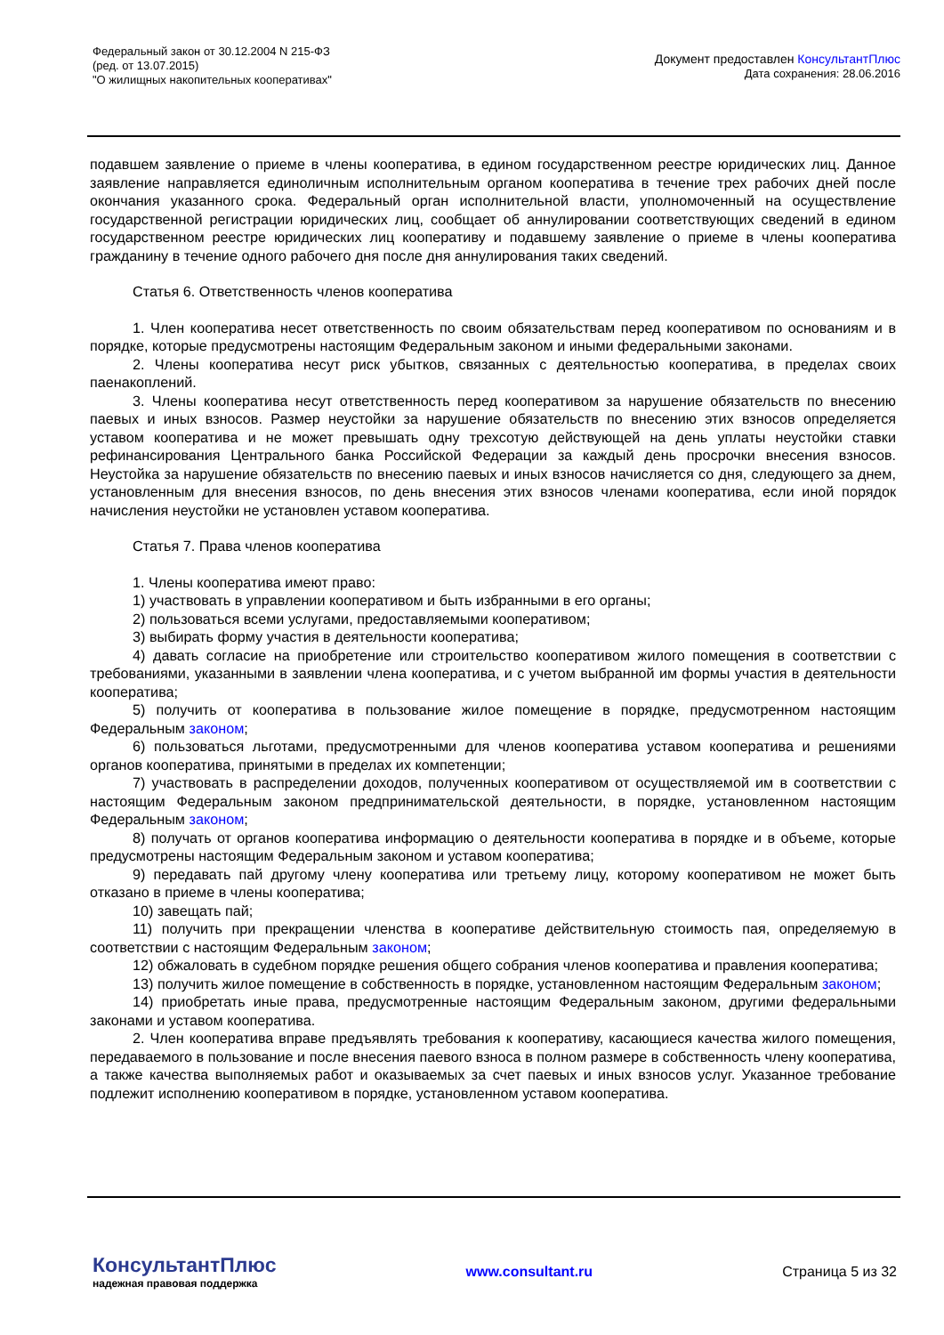Федеральный закон от 30.12.2004 N 215-ФЗ
(ред. от 13.07.2015)
"О жилищных накопительных кооперативах"
Документ предоставлен КонсультантПлюс
Дата сохранения: 28.06.2016
подавшем заявление о приеме в члены кооператива, в едином государственном реестре юридических лиц. Данное заявление направляется единоличным исполнительным органом кооператива в течение трех рабочих дней после окончания указанного срока. Федеральный орган исполнительной власти, уполномоченный на осуществление государственной регистрации юридических лиц, сообщает об аннулировании соответствующих сведений в едином государственном реестре юридических лиц кооперативу и подавшему заявление о приеме в члены кооператива гражданину в течение одного рабочего дня после дня аннулирования таких сведений.
Статья 6. Ответственность членов кооператива
1. Член кооператива несет ответственность по своим обязательствам перед кооперативом по основаниям и в порядке, которые предусмотрены настоящим Федеральным законом и иными федеральными законами.
2. Члены кооператива несут риск убытков, связанных с деятельностью кооператива, в пределах своих паенакоплений.
3. Члены кооператива несут ответственность перед кооперативом за нарушение обязательств по внесению паевых и иных взносов. Размер неустойки за нарушение обязательств по внесению этих взносов определяется уставом кооператива и не может превышать одну трехсотую действующей на день уплаты неустойки ставки рефинансирования Центрального банка Российской Федерации за каждый день просрочки внесения взносов. Неустойка за нарушение обязательств по внесению паевых и иных взносов начисляется со дня, следующего за днем, установленным для внесения взносов, по день внесения этих взносов членами кооператива, если иной порядок начисления неустойки не установлен уставом кооператива.
Статья 7. Права членов кооператива
1. Члены кооператива имеют право:
1) участвовать в управлении кооперативом и быть избранными в его органы;
2) пользоваться всеми услугами, предоставляемыми кооперативом;
3) выбирать форму участия в деятельности кооператива;
4) давать согласие на приобретение или строительство кооперативом жилого помещения в соответствии с требованиями, указанными в заявлении члена кооператива, и с учетом выбранной им формы участия в деятельности кооператива;
5) получить от кооператива в пользование жилое помещение в порядке, предусмотренном настоящим Федеральным законом;
6) пользоваться льготами, предусмотренными для членов кооператива уставом кооператива и решениями органов кооператива, принятыми в пределах их компетенции;
7) участвовать в распределении доходов, полученных кооперативом от осуществляемой им в соответствии с настоящим Федеральным законом предпринимательской деятельности, в порядке, установленном настоящим Федеральным законом;
8) получать от органов кооператива информацию о деятельности кооператива в порядке и в объеме, которые предусмотрены настоящим Федеральным законом и уставом кооператива;
9) передавать пай другому члену кооператива или третьему лицу, которому кооперативом не может быть отказано в приеме в члены кооператива;
10) завещать пай;
11) получить при прекращении членства в кооперативе действительную стоимость пая, определяемую в соответствии с настоящим Федеральным законом;
12) обжаловать в судебном порядке решения общего собрания членов кооператива и правления кооператива;
13) получить жилое помещение в собственность в порядке, установленном настоящим Федеральным законом;
14) приобретать иные права, предусмотренные настоящим Федеральным законом, другими федеральными законами и уставом кооператива.
2. Член кооператива вправе предъявлять требования к кооперативу, касающиеся качества жилого помещения, передаваемого в пользование и после внесения паевого взноса в полном размере в собственность члену кооператива, а также качества выполняемых работ и оказываемых за счет паевых и иных взносов услуг. Указанное требование подлежит исполнению кооперативом в порядке, установленном уставом кооператива.
КонсультантПлюс
надежная правовая поддержка
www.consultant.ru Страница 5 из 32